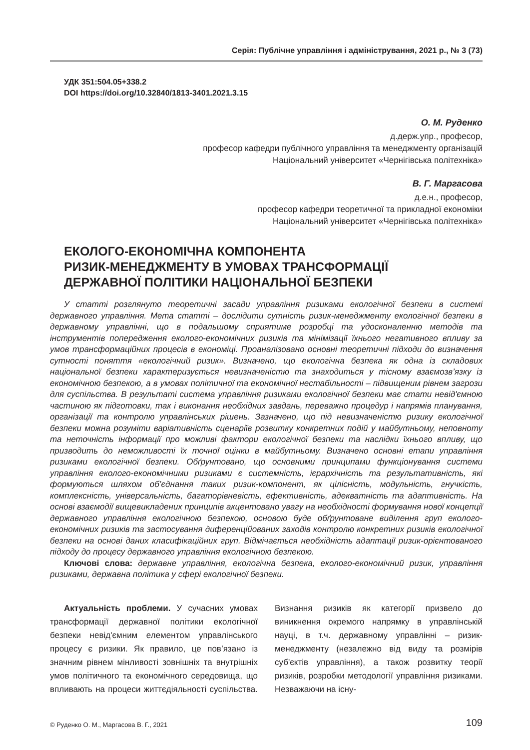Серія: Публічне управління і адміністрування, 2021 р., № 3 (73)
УДК 351:504.05+338.2
DOI https://doi.org/10.32840/1813-3401.2021.3.15
О. М. Руденко
д.держ.упр., професор,
професор кафедри публічного управління та менеджменту організацій
Національний університет «Чернігівська політехніка»
В. Г. Маргасова
д.е.н., професор,
професор кафедри теоретичної та прикладної економіки
Національний університет «Чернігівська політехніка»
ЕКОЛОГО-ЕКОНОМІЧНА КОМПОНЕНТА
РИЗИК-МЕНЕДЖМЕНТУ В УМОВАХ ТРАНСФОРМАЦІЇ
ДЕРЖАВНОЇ ПОЛІТИКИ НАЦІОНАЛЬНОЇ БЕЗПЕКИ
У статті розглянуто теоретичні засади управління ризиками екологічної безпеки в системі державного управління. Мета статті – дослідити сутність ризик-менеджменту екологічної безпеки в державному управлінні, що в подальшому сприятиме розробці та удосконаленню методів та інструментів попередження еколого-економічних ризиків та мінімізації їхнього негативного впливу за умов трансформаційних процесів в економіці. Проаналізовано основні теоретичні підходи до визначення сутності поняття «екологічний ризик». Визначено, що екологічна безпека як одна із складових національної безпеки характеризується невизначеністю та знаходиться у тісному взаємозв’язку із економічною безпекою, а в умовах політичної та економічної нестабільності – підвищеним рівнем загрози для суспільства. В результаті система управління ризиками екологічної безпеки має стати невід'ємною частиною як підготовки, так і виконання необхідних завдань, переважно процедур і напрямів планування, організації та контролю управлінських рішень. Зазначено, що під невизначеністю ризику екологічної безпеки можна розуміти варіативність сценаріїв розвитку конкретних подій у майбутньому, неповноту та неточність інформації про можливі фактори екологічної безпеки та наслідки їхнього впливу, що призводить до неможливості їх точної оцінки в майбутньому. Визначено основні етапи управління ризиками екологічної безпеки. Обґрунтовано, що основними принципами функціонування системи управління еколого-економічними ризиками є системність, ієрархічність та результативність, які формуються шляхом об’єднання таких ризик-компонент, як цілісність, модульність, гнучкість, комплексність, універсальність, багаторівневість, ефективність, адекватність та адаптивність. На основі взаємодії вищевикладених принципів акцентовано увагу на необхідності формування нової концепції державного управління екологічною безпекою, основою буде обґрунтоване виділення груп еколого-економічних ризиків та застосування диференційованих заходів контролю конкретних ризиків екологічної безпеки на основі даних класифікаційних груп. Відмічається необхідність адаптації ризик-орієнтованого підходу до процесу державного управління екологічною безпекою.
Ключові слова: державне управління, екологічна безпека, еколого-економічний ризик, управління ризиками, державна політика у сфері екологічної безпеки.
Актуальність проблеми. У сучасних умовах трансформації державної політики екологічної безпеки невід'ємним елементом управлінського процесу є ризики. Як правило, це пов’язано із значним рівнем мінливості зовнішніх та внутрішніх умов політичного та економічного середовища, що впливають на процеси життєдіяльності суспільства. Визнання ризиків як категорії призвело до виникнення окремого напрямку в управлінській науці, в т.ч. державному управлінні – ризик-менеджменту (незалежно від виду та розмірів суб'єктів управління), а також розвитку теорії ризиків, розробки методології управління ризиками. Незважаючи на існу-
© Руденко О. М., Маргасова В. Г., 2021 109